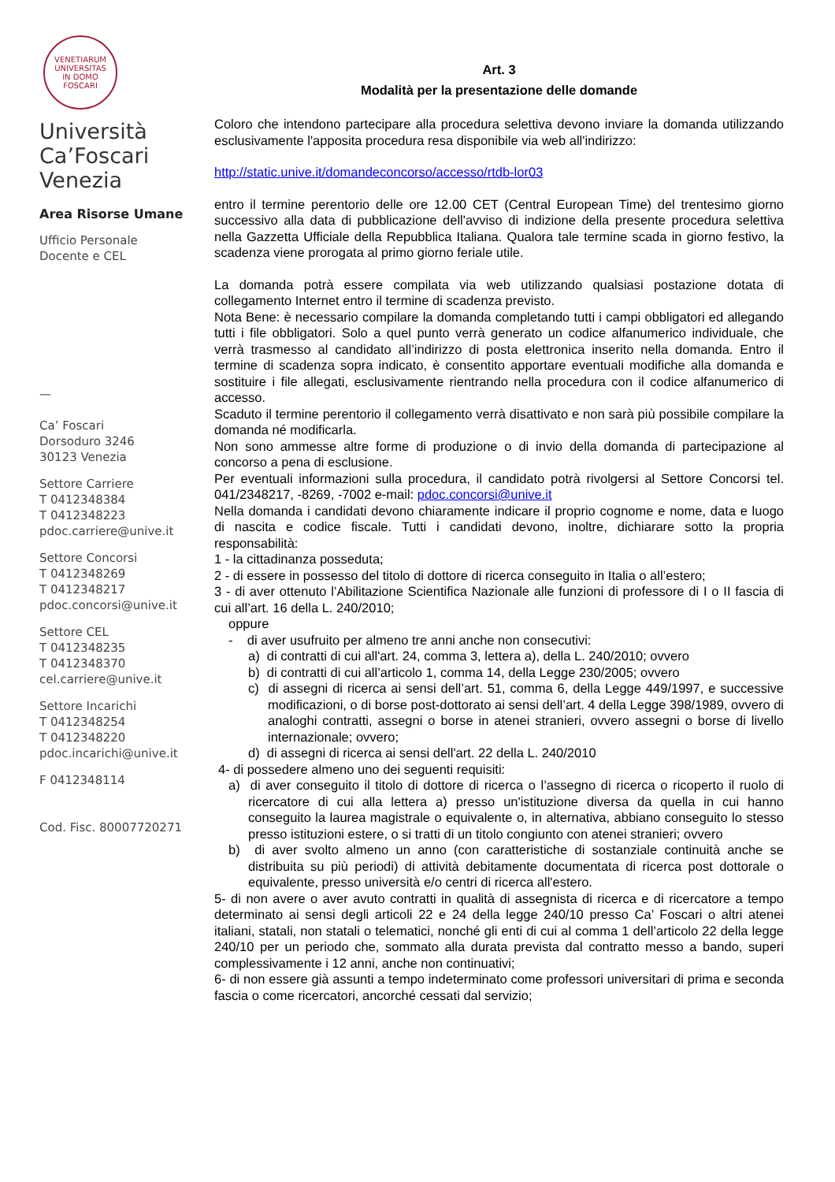VENETIARUM UNIVERSITAS
IN DOMO FOSCARI
Università
Ca’Foscari
Venezia
Area Risorse Umane
Ufficio Personale
Docente e CEL
—
Ca’ Foscari
Dorsoduro 3246
30123 Venezia
Settore Carriere
T 0412348384
T 0412348223
pdoc.carriere@unive.it
Settore Concorsi
T 0412348269
T 0412348217
pdoc.concorsi@unive.it
Settore CEL
T 0412348235
T 0412348370
cel.carriere@unive.it
Settore Incarichi
T 0412348254
T 0412348220
pdoc.incarichi@unive.it
F 0412348114
Cod. Fisc. 80007720271
Art. 3
Modalità per la presentazione delle domande
Coloro che intendono partecipare alla procedura selettiva devono inviare la domanda utilizzando esclusivamente l'apposita procedura resa disponibile via web all'indirizzo:
http://static.unive.it/domandeconcorso/accesso/rtdb-lor03
entro il termine perentorio delle ore 12.00 CET (Central European Time) del trentesimo giorno successivo alla data di pubblicazione dell'avviso di indizione della presente procedura selettiva nella Gazzetta Ufficiale della Repubblica Italiana. Qualora tale termine scada in giorno festivo, la scadenza viene prorogata al primo giorno feriale utile.
La domanda potrà essere compilata via web utilizzando qualsiasi postazione dotata di collegamento Internet entro il termine di scadenza previsto.
Nota Bene: è necessario compilare la domanda completando tutti i campi obbligatori ed allegando tutti i file obbligatori. Solo a quel punto verrà generato un codice alfanumerico individuale, che verrà trasmesso al candidato all’indirizzo di posta elettronica inserito nella domanda. Entro il termine di scadenza sopra indicato, è consentito apportare eventuali modifiche alla domanda e sostituire i file allegati, esclusivamente rientrando nella procedura con il codice alfanumerico di accesso.
Scaduto il termine perentorio il collegamento verrà disattivato e non sarà più possibile compilare la domanda né modificarla.
Non sono ammesse altre forme di produzione o di invio della domanda di partecipazione al concorso a pena di esclusione.
Per eventuali informazioni sulla procedura, il candidato potrà rivolgersi al Settore Concorsi tel. 041/2348217, -8269, -7002 e-mail: pdoc.concorsi@unive.it
Nella domanda i candidati devono chiaramente indicare il proprio cognome e nome, data e luogo di nascita e codice fiscale. Tutti i candidati devono, inoltre, dichiarare sotto la propria responsabilità:
1 - la cittadinanza posseduta;
2 - di essere in possesso del titolo di dottore di ricerca conseguito in Italia o all’estero;
3 - di aver ottenuto l’Abilitazione Scientifica Nazionale alle funzioni di professore di I o II fascia di cui all’art. 16 della L. 240/2010;
oppure
- di aver usufruito per almeno tre anni anche non consecutivi:
a) di contratti di cui all'art. 24, comma 3, lettera a), della L. 240/2010; ovvero
b) di contratti di cui all’articolo 1, comma 14, della Legge 230/2005; ovvero
c) di assegni di ricerca ai sensi dell’art. 51, comma 6, della Legge 449/1997, e successive modificazioni, o di borse post-dottorato ai sensi dell’art. 4 della Legge 398/1989, ovvero di analoghi contratti, assegni o borse in atenei stranieri, ovvero assegni o borse di livello internazionale; ovvero;
d) di assegni di ricerca ai sensi dell'art. 22 della L. 240/2010
4- di possedere almeno uno dei seguenti requisiti:
a) di aver conseguito il titolo di dottore di ricerca o l’assegno di ricerca o ricoperto il ruolo di ricercatore di cui alla lettera a) presso un'istituzione diversa da quella in cui hanno conseguito la laurea magistrale o equivalente o, in alternativa, abbiano conseguito lo stesso presso istituzioni estere, o si tratti di un titolo congiunto con atenei stranieri; ovvero
b) di aver svolto almeno un anno (con caratteristiche di sostanziale continuità anche se distribuita su più periodi) di attività debitamente documentata di ricerca post dottorale o equivalente, presso università e/o centri di ricerca all'estero.
5- di non avere o aver avuto contratti in qualità di assegnista di ricerca e di ricercatore a tempo determinato ai sensi degli articoli 22 e 24 della legge 240/10 presso Ca’ Foscari o altri atenei italiani, statali, non statali o telematici, nonché gli enti di cui al comma 1 dell’articolo 22 della legge 240/10 per un periodo che, sommato alla durata prevista dal contratto messo a bando, superi complessivamente i 12 anni, anche non continuativi;
6- di non essere già assunti a tempo indeterminato come professori universitari di prima e seconda fascia o come ricercatori, ancorché cessati dal servizio;